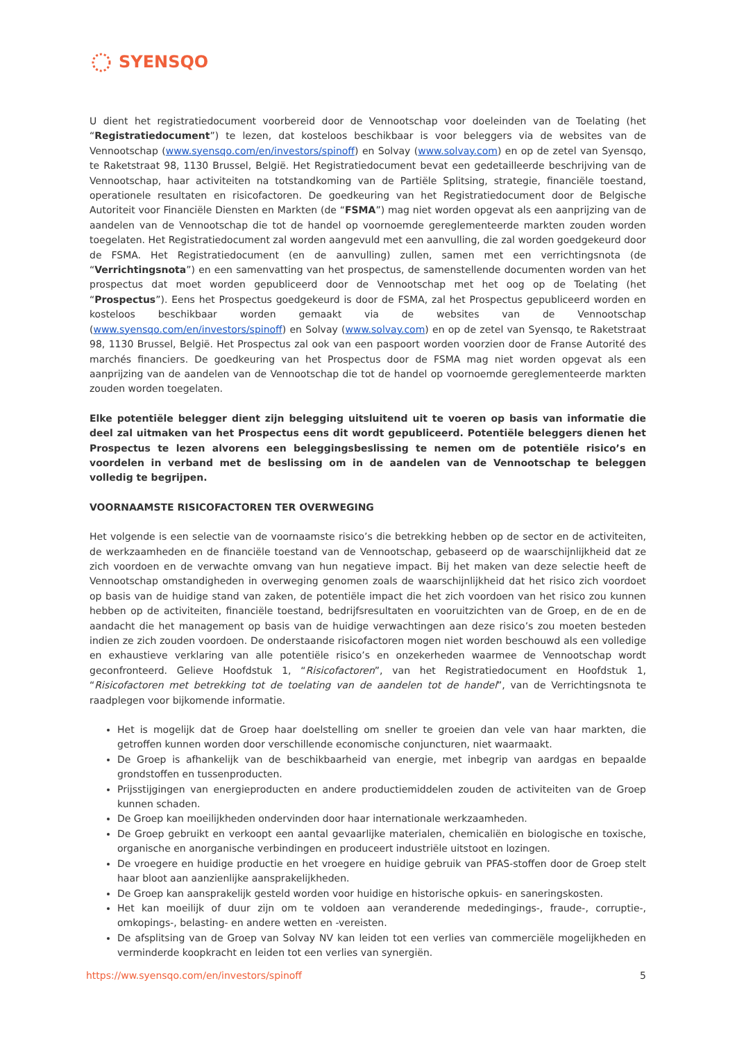SYENSQO
U dient het registratiedocument voorbereid door de Vennootschap voor doeleinden van de Toelating (het “Registratiedocument”) te lezen, dat kosteloos beschikbaar is voor beleggers via de websites van de Vennootschap (www.syensqo.com/en/investors/spinoff) en Solvay (www.solvay.com) en op de zetel van Syensqo, te Raketstraat 98, 1130 Brussel, België. Het Registratiedocument bevat een gedetailleerde beschrijving van de Vennootschap, haar activiteiten na totstandkoming van de Partiële Splitsing, strategie, financiële toestand, operationele resultaten en risicofactoren. De goedkeuring van het Registratiedocument door de Belgische Autoriteit voor Financiële Diensten en Markten (de “FSMA”) mag niet worden opgevat als een aanprijzing van de aandelen van de Vennootschap die tot de handel op voornoemde gereglementeerde markten zouden worden toegelaten. Het Registratiedocument zal worden aangevuld met een aanvulling, die zal worden goedgekeurd door de FSMA. Het Registratiedocument (en de aanvulling) zullen, samen met een verrichtingsnota (de “Verrichtingsnota”) en een samenvatting van het prospectus, de samenstellende documenten worden van het prospectus dat moet worden gepubliceerd door de Vennootschap met het oog op de Toelating (het “Prospectus”). Eens het Prospectus goedgekeurd is door de FSMA, zal het Prospectus gepubliceerd worden en kosteloos beschikbaar worden gemaakt via de websites van de Vennootschap (www.syensqo.com/en/investors/spinoff) en Solvay (www.solvay.com) en op de zetel van Syensqo, te Raketstraat 98, 1130 Brussel, België. Het Prospectus zal ook van een paspoort worden voorzien door de Franse Autorité des marchés financiers. De goedkeuring van het Prospectus door de FSMA mag niet worden opgevat als een aanprijzing van de aandelen van de Vennootschap die tot de handel op voornoemde gereglementeerde markten zouden worden toegelaten.
Elke potentiële belegger dient zijn belegging uitsluitend uit te voeren op basis van informatie die deel zal uitmaken van het Prospectus eens dit wordt gepubliceerd. Potentiële beleggers dienen het Prospectus te lezen alvorens een beleggingsbeslissing te nemen om de potentiële risico’s en voordelen in verband met de beslissing om in de aandelen van de Vennootschap te beleggen volledig te begrijpen.
VOORNAAMSTE RISICOFACTOREN TER OVERWEGING
Het volgende is een selectie van de voornaamste risico’s die betrekking hebben op de sector en de activiteiten, de werkzaamheden en de financiële toestand van de Vennootschap, gebaseerd op de waarschijnlijkheid dat ze zich voordoen en de verwachte omvang van hun negatieve impact. Bij het maken van deze selectie heeft de Vennootschap omstandigheden in overweging genomen zoals de waarschijnlijkheid dat het risico zich voordoet op basis van de huidige stand van zaken, de potentiële impact die het zich voordoen van het risico zou kunnen hebben op de activiteiten, financiële toestand, bedrijfsresultaten en vooruitzichten van de Groep, en de en de aandacht die het management op basis van de huidige verwachtingen aan deze risico’s zou moeten besteden indien ze zich zouden voordoen. De onderstaande risicofactoren mogen niet worden beschouwd als een volledige en exhaustieve verklaring van alle potentiële risico’s en onzekerheden waarmee de Vennootschap wordt geconfronteerd. Gelieve Hoofdstuk 1, “Risicofactoren”, van het Registratiedocument en Hoofdstuk 1, “Risicofactoren met betrekking tot de toelating van de aandelen tot de handel”, van de Verrichtingsnota te raadplegen voor bijkomende informatie.
Het is mogelijk dat de Groep haar doelstelling om sneller te groeien dan vele van haar markten, die getroffen kunnen worden door verschillende economische conjuncturen, niet waarmaakt.
De Groep is afhankelijk van de beschikbaarheid van energie, met inbegrip van aardgas en bepaalde grondstoffen en tussenproducten.
Prijsstijgingen van energieproducten en andere productiemiddelen zouden de activiteiten van de Groep kunnen schaden.
De Groep kan moeilijkheden ondervinden door haar internationale werkzaamheden.
De Groep gebruikt en verkoopt een aantal gevaarlijke materialen, chemicaliën en biologische en toxische, organische en anorganische verbindingen en produceert industriële uitstoot en lozingen.
De vroegere en huidige productie en het vroegere en huidige gebruik van PFAS-stoffen door de Groep stelt haar bloot aan aanzienlijke aansprakelijkheden.
De Groep kan aansprakelijk gesteld worden voor huidige en historische opkuis- en saneringskosten.
Het kan moeilijk of duur zijn om te voldoen aan veranderende mededingings-, fraude-, corruptie-, omkopings-, belasting- en andere wetten en -vereisten.
De afsplitsing van de Groep van Solvay NV kan leiden tot een verlies van commerciële mogelijkheden en verminderde koopkracht en leiden tot een verlies van synergiën.
https://ww.syensqo.com/en/investors/spinoff 5